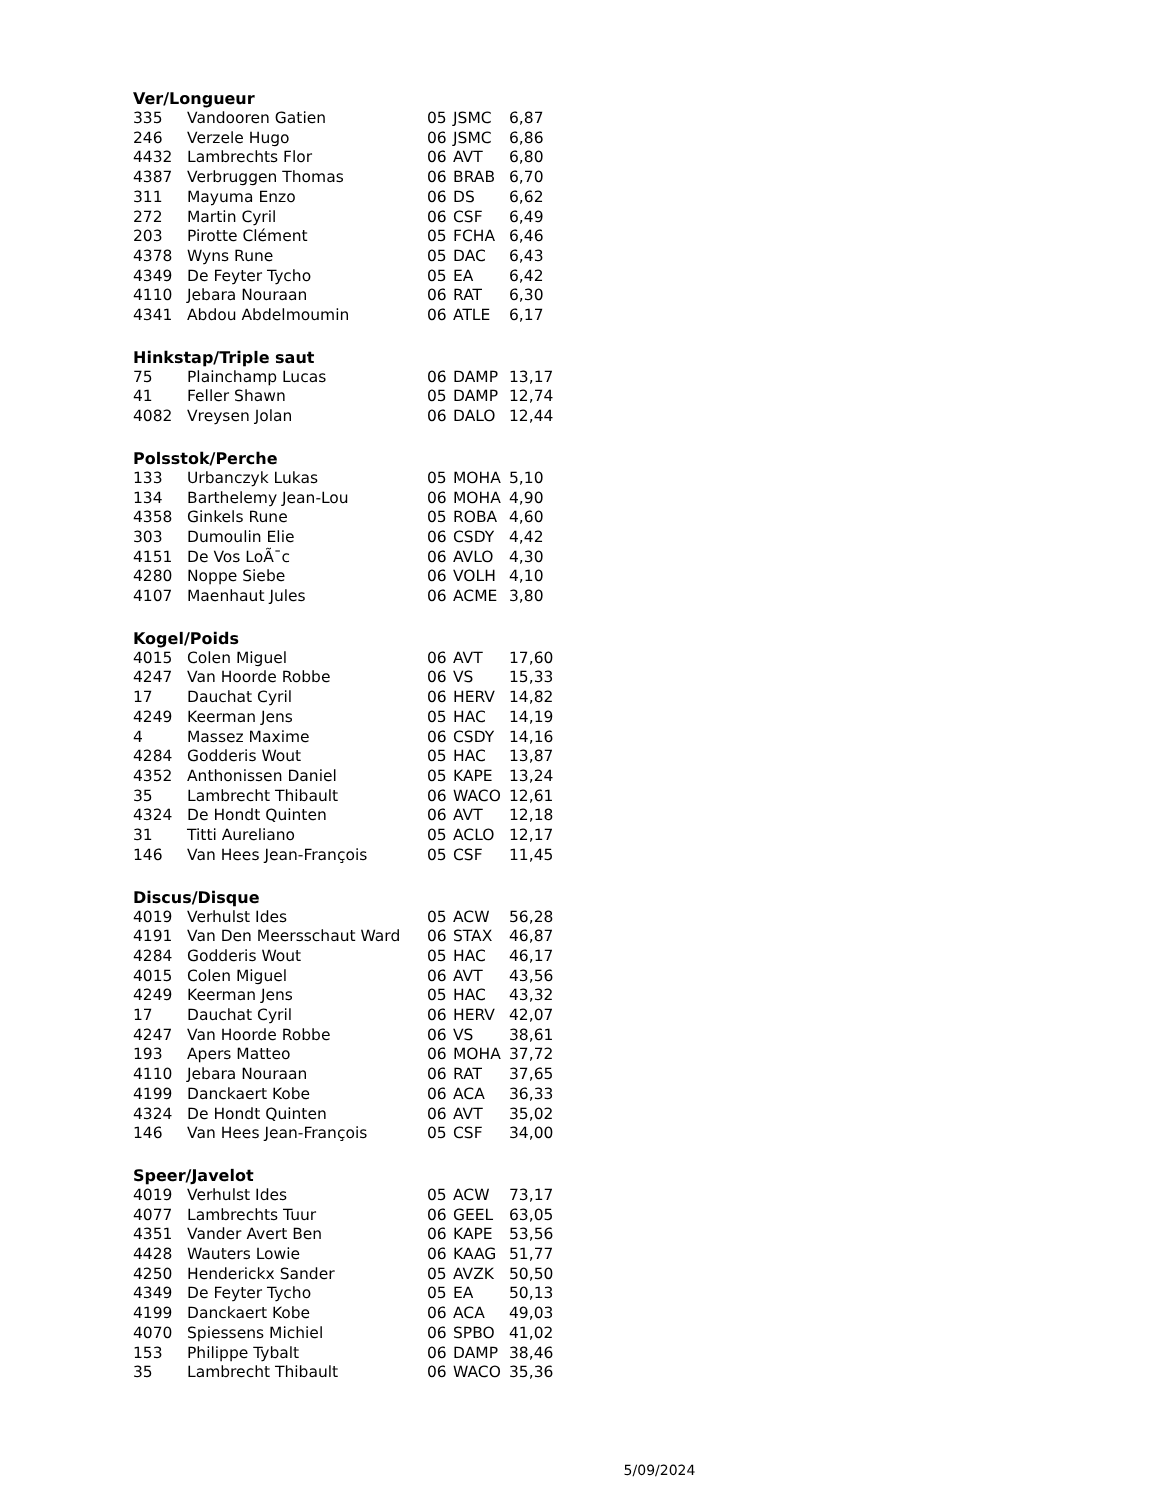Ver/Longueur
| 335 | Vandooren Gatien | 05 | JSMC | 6,87 |
| 246 | Verzele Hugo | 06 | JSMC | 6,86 |
| 4432 | Lambrechts Flor | 06 | AVT | 6,80 |
| 4387 | Verbruggen Thomas | 06 | BRAB | 6,70 |
| 311 | Mayuma Enzo | 06 | DS | 6,62 |
| 272 | Martin Cyril | 06 | CSF | 6,49 |
| 203 | Pirotte Clément | 05 | FCHA | 6,46 |
| 4378 | Wyns Rune | 05 | DAC | 6,43 |
| 4349 | De Feyter Tycho | 05 | EA | 6,42 |
| 4110 | Jebara Nouraan | 06 | RAT | 6,30 |
| 4341 | Abdou Abdelmoumin | 06 | ATLE | 6,17 |
Hinkstap/Triple saut
| 75 | Plainchamp Lucas | 06 | DAMP | 13,17 |
| 41 | Feller Shawn | 05 | DAMP | 12,74 |
| 4082 | Vreysen Jolan | 06 | DALO | 12,44 |
Polsstok/Perche
| 133 | Urbanczyk Lukas | 05 | MOHA | 5,10 |
| 134 | Barthelemy Jean-Lou | 06 | MOHA | 4,90 |
| 4358 | Ginkels Rune | 05 | ROBA | 4,60 |
| 303 | Dumoulin Elie | 06 | CSDY | 4,42 |
| 4151 | De Vos LoÃ¯c | 06 | AVLO | 4,30 |
| 4280 | Noppe Siebe | 06 | VOLH | 4,10 |
| 4107 | Maenhaut Jules | 06 | ACME | 3,80 |
Kogel/Poids
| 4015 | Colen Miguel | 06 | AVT | 17,60 |
| 4247 | Van Hoorde Robbe | 06 | VS | 15,33 |
| 17 | Dauchat Cyril | 06 | HERV | 14,82 |
| 4249 | Keerman Jens | 05 | HAC | 14,19 |
| 4 | Massez Maxime | 06 | CSDY | 14,16 |
| 4284 | Godderis Wout | 05 | HAC | 13,87 |
| 4352 | Anthonissen Daniel | 05 | KAPE | 13,24 |
| 35 | Lambrecht Thibault | 06 | WACO | 12,61 |
| 4324 | De Hondt Quinten | 06 | AVT | 12,18 |
| 31 | Titti Aureliano | 05 | ACLO | 12,17 |
| 146 | Van Hees Jean-François | 05 | CSF | 11,45 |
Discus/Disque
| 4019 | Verhulst Ides | 05 | ACW | 56,28 |
| 4191 | Van Den Meersschaut Ward | 06 | STAX | 46,87 |
| 4284 | Godderis Wout | 05 | HAC | 46,17 |
| 4015 | Colen Miguel | 06 | AVT | 43,56 |
| 4249 | Keerman Jens | 05 | HAC | 43,32 |
| 17 | Dauchat Cyril | 06 | HERV | 42,07 |
| 4247 | Van Hoorde Robbe | 06 | VS | 38,61 |
| 193 | Apers Matteo | 06 | MOHA | 37,72 |
| 4110 | Jebara Nouraan | 06 | RAT | 37,65 |
| 4199 | Danckaert Kobe | 06 | ACA | 36,33 |
| 4324 | De Hondt Quinten | 06 | AVT | 35,02 |
| 146 | Van Hees Jean-François | 05 | CSF | 34,00 |
Speer/Javelot
| 4019 | Verhulst Ides | 05 | ACW | 73,17 |
| 4077 | Lambrechts Tuur | 06 | GEEL | 63,05 |
| 4351 | Vander Avert Ben | 06 | KAPE | 53,56 |
| 4428 | Wauters Lowie | 06 | KAAG | 51,77 |
| 4250 | Henderickx Sander | 05 | AVZK | 50,50 |
| 4349 | De Feyter Tycho | 05 | EA | 50,13 |
| 4199 | Danckaert Kobe | 06 | ACA | 49,03 |
| 4070 | Spiessens Michiel | 06 | SPBO | 41,02 |
| 153 | Philippe Tybalt | 06 | DAMP | 38,46 |
| 35 | Lambrecht Thibault | 06 | WACO | 35,36 |
5/09/2024